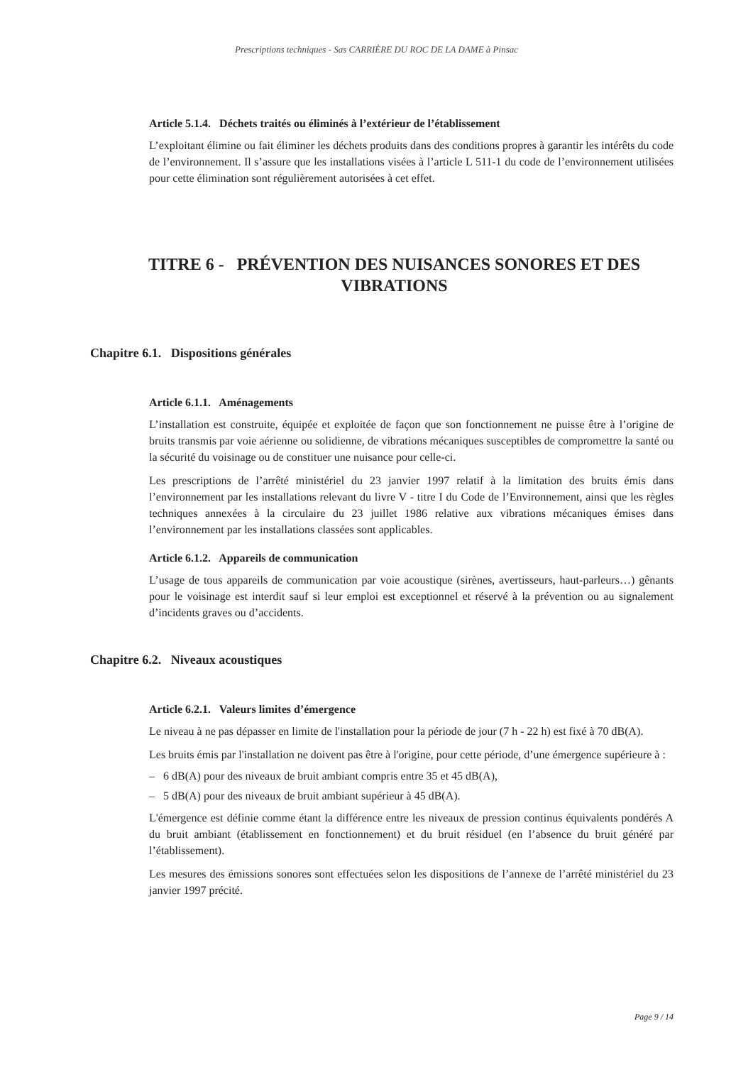Prescriptions techniques - Sas CARRIÈRE DU ROC DE LA DAME à Pinsac
Article 5.1.4. Déchets traités ou éliminés à l’extérieur de l’établissement
L’exploitant élimine ou fait éliminer les déchets produits dans des conditions propres à garantir les intérêts du code de l’environnement. Il s’assure que les installations visées à l’article L 511-1 du code de l’environnement utilisées pour cette élimination sont régulièrement autorisées à cet effet.
TITRE 6 - PRÉVENTION DES NUISANCES SONORES ET DES VIBRATIONS
Chapitre 6.1. Dispositions générales
Article 6.1.1. Aménagements
L’installation est construite, équipée et exploitée de façon que son fonctionnement ne puisse être à l’origine de bruits transmis par voie aérienne ou solidienne, de vibrations mécaniques susceptibles de compromettre la santé ou la sécurité du voisinage ou de constituer une nuisance pour celle-ci.
Les prescriptions de l’arrêté ministériel du 23 janvier 1997 relatif à la limitation des bruits émis dans l’environnement par les installations relevant du livre V - titre I du Code de l’Environnement, ainsi que les règles techniques annexées à la circulaire du 23 juillet 1986 relative aux vibrations mécaniques émises dans l’environnement par les installations classées sont applicables.
Article 6.1.2. Appareils de communication
L’usage de tous appareils de communication par voie acoustique (sirènes, avertisseurs, haut-parleurs…) gênants pour le voisinage est interdit sauf si leur emploi est exceptionnel et réservé à la prévention ou au signalement d’incidents graves ou d’accidents.
Chapitre 6.2. Niveaux acoustiques
Article 6.2.1. Valeurs limites d’émergence
Le niveau à ne pas dépasser en limite de l'installation pour la période de jour (7 h - 22 h) est fixé à 70 dB(A).
Les bruits émis par l'installation ne doivent pas être à l'origine, pour cette période, d’une émergence supérieure à :
– 6 dB(A) pour des niveaux de bruit ambiant compris entre 35 et 45 dB(A),
– 5 dB(A) pour des niveaux de bruit ambiant supérieur à 45 dB(A).
L'émergence est définie comme étant la différence entre les niveaux de pression continus équivalents pondérés A du bruit ambiant (établissement en fonctionnement) et du bruit résiduel (en l’absence du bruit généré par l’établissement).
Les mesures des émissions sonores sont effectuées selon les dispositions de l’annexe de l’arrêté ministériel du 23 janvier 1997 précité.
Page 9 / 14